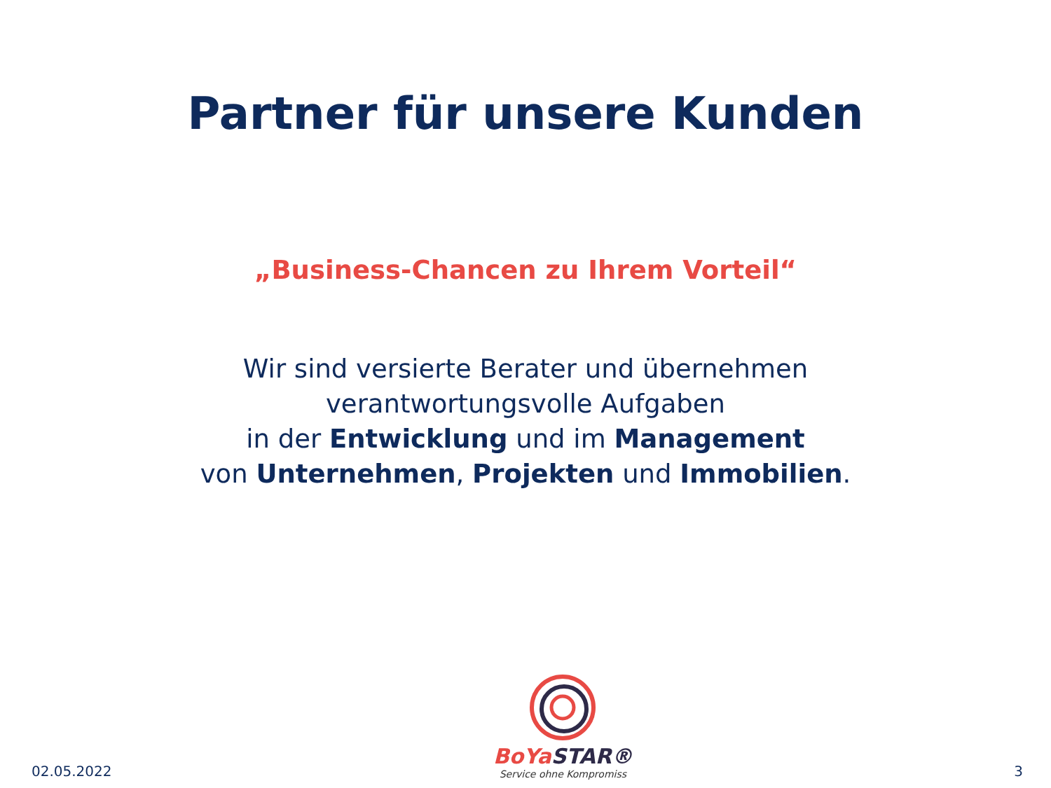Partner für unsere Kunden
„Business-Chancen zu Ihrem Vorteil“
Wir sind versierte Berater und übernehmen
verantwortungsvolle Aufgaben
in der Entwicklung und im Management
von Unternehmen, Projekten und Immobilien.
02.05.2022
BoYa STAR®
Service ohne Kompromiss
3